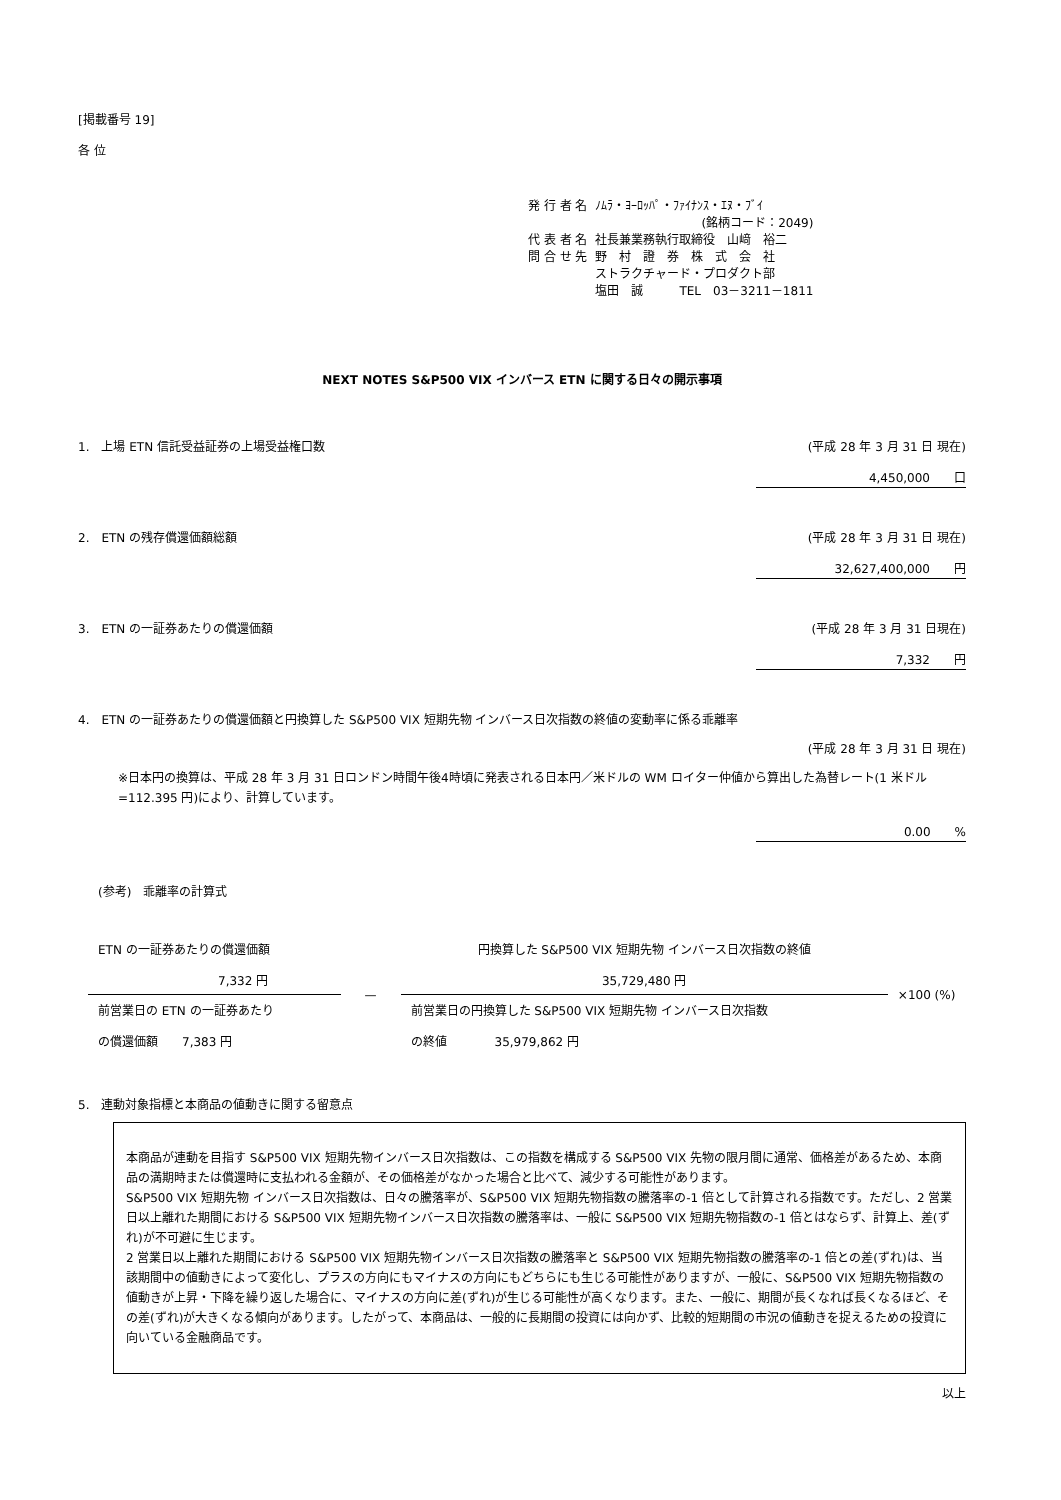[掲載番号 19]
各 位
| 発 行 者 名 | ﾉﾑﾗ・ﾖｰﾛｯﾊﾟ・ﾌｧｲﾅﾝｽ・ｴﾇ・ﾌﾞｲ |
| | (銘柄コード：2049) |
| 代 表 者 名 | 社長兼業務執行取締役 山﨑 裕二 |
| 問 合 せ 先 | 野 村 證 券 株 式 会 社 |
| | ストラクチャード・プロダクト部 |
| | 塩田 誠 TEL 03－3211－1811 |
NEXT NOTES S&P500 VIX インバース ETN に関する日々の開示事項
1.　上場 ETN 信託受益証券の上場受益権口数 (平成 28 年 3 月 31 日 現在)
4,450,000　　口
2.　ETN の残存償還価額総額 (平成 28 年 3 月 31 日 現在)
32,627,400,000　　円
3.　ETN の一証券あたりの償還価額 (平成 28 年 3 月 31 日現在)
7,332　　円
4.　ETN の一証券あたりの償還価額と円換算した S&P500 VIX 短期先物 インバース日次指数の終値の変動率に係る乖離率
(平成 28 年 3 月 31 日 現在)
※日本円の換算は、平成 28 年 3 月 31 日ロンドン時間午後4時頃に発表される日本円／米ドルの WM ロイター仲値から算出した為替レート(1 米ドル=112.395 円)により、計算しています。
0.00　　%
(参考)　乖離率の計算式
| ETN の一証券あたりの償還価額 7,332 円 | — | 円換算した S&P500 VIX 短期先物 インバース日次指数の終値 35,729,480 円 | ×100 (%) |
| 前営業日の ETN の一証券あたり の償還価額 7,383 円 | | 前営業日の円換算した S&P500 VIX 短期先物 インバース日次指数 の終値 35,979,862 円 | |
5.　連動対象指標と本商品の値動きに関する留意点
本商品が連動を目指す S&P500 VIX 短期先物インバース日次指数は、この指数を構成する S&P500 VIX 先物の限月間に通常、価格差があるため、本商品の満期時または償還時に支払われる金額が、その価格差がなかった場合と比べて、減少する可能性があります。
S&P500 VIX 短期先物 インバース日次指数は、日々の騰落率が、S&P500 VIX 短期先物指数の騰落率の-1 倍として計算される指数です。ただし、2 営業日以上離れた期間における S&P500 VIX 短期先物インバース日次指数の騰落率は、一般に S&P500 VIX 短期先物指数の-1 倍とはならず、計算上、差(ずれ)が不可避に生じます。
2 営業日以上離れた期間における S&P500 VIX 短期先物インバース日次指数の騰落率と S&P500 VIX 短期先物指数の騰落率の-1 倍との差(ずれ)は、当該期間中の値動きによって変化し、プラスの方向にもマイナスの方向にもどちらにも生じる可能性がありますが、一般に、S&P500 VIX 短期先物指数の値動きが上昇・下降を繰り返した場合に、マイナスの方向に差(ずれ)が生じる可能性が高くなります。また、一般に、期間が長くなれば長くなるほど、その差(ずれ)が大きくなる傾向があります。したがって、本商品は、一般的に長期間の投資には向かず、比較的短期間の市況の値動きを捉えるための投資に向いている金融商品です。
以上